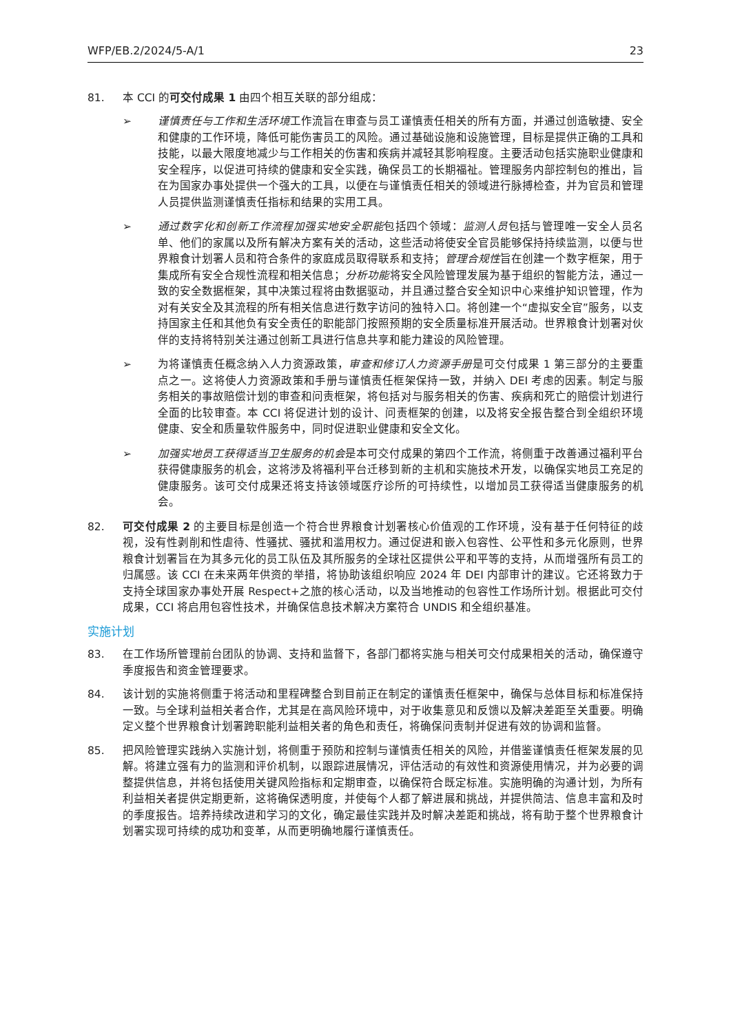WFP/EB.2/2024/5-A/1 23
81. 本 CCI 的可交付成果 1 由四个相互关联的部分组成：
➢ 谨慎责任与工作和生活环境工作流旨在审查与员工谨慎责任相关的所有方面，并通过创造敏捷、安全和健康的工作环境，降低可能伤害员工的风险。通过基础设施和设施管理，目标是提供正确的工具和技能，以最大限度地减少与工作相关的伤害和疾病并减轻其影响程度。主要活动包括实施职业健康和安全程序，以促进可持续的健康和安全实践，确保员工的长期福祉。管理服务内部控制包的推出，旨在为国家办事处提供一个强大的工具，以便在与谨慎责任相关的领域进行脉搏检查，并为官员和管理人员提供监测谨慎责任指标和结果的实用工具。
➢ 通过数字化和创新工作流程加强实地安全职能包括四个领域：监测人员包括与管理唯一安全人员名单、他们的家属以及所有解决方案有关的活动，这些活动将使安全官员能够保持持续监测，以便与世界粮食计划署人员和符合条件的家庭成员取得联系和支持；管理合规性旨在创建一个数字框架，用于集成所有安全合规性流程和相关信息；分析功能将安全风险管理发展为基于组织的智能方法，通过一致的安全数据框架，其中决策过程将由数据驱动，并且通过整合安全知识中心来维护知识管理，作为对有关安全及其流程的所有相关信息进行数字访问的独特入口。将创建一个“虚拟安全官”服务，以支持国家主任和其他负有安全责任的职能部门按照预期的安全质量标准开展活动。世界粮食计划署对伙伴的支持将特别关注通过创新工具进行信息共享和能力建设的风险管理。
➢ 为将谨慎责任概念纳入人力资源政策，审查和修订人力资源手册是可交付成果 1 第三部分的主要重点之一。这将使人力资源政策和手册与谨慎责任框架保持一致，并纳入 DEI 考虑的因素。制定与服务相关的事故赔偿计划的审查和问责框架，将包括对与服务相关的伤害、疾病和死亡的赔偿计划进行全面的比较审查。本 CCI 将促进计划的设计、问责框架的创建，以及将安全报告整合到全组织环境健康、安全和质量软件服务中，同时促进职业健康和安全文化。
➢ 加强实地员工获得适当卫生服务的机会是本可交付成果的第四个工作流，将侧重于改善通过福利平台获得健康服务的机会，这将涉及将福利平台迁移到新的主机和实施技术开发，以确保实地员工充足的健康服务。该可交付成果还将支持该领域医疗诊所的可持续性，以增加员工获得适当健康服务的机会。
82. 可交付成果 2 的主要目标是创造一个符合世界粮食计划署核心价值观的工作环境，没有基于任何特征的歧视，没有性剥削和性虐待、性骚扰、骚扰和滥用权力。通过促进和嵌入包容性、公平性和多元化原则，世界粮食计划署旨在为其多元化的员工队伍及其所服务的全球社区提供公平和平等的支持，从而增强所有员工的归属感。该 CCI 在未来两年供资的举措，将协助该组织响应 2024 年 DEI 内部审计的建议。它还将致力于支持全球国家办事处开展 Respect+之旅的核心活动，以及当地推动的包容性工作场所计划。根据此可交付成果，CCI 将启用包容性技术，并确保信息技术解决方案符合 UNDIS 和全组织基准。
实施计划
83. 在工作场所管理前台团队的协调、支持和监督下，各部门都将实施与相关可交付成果相关的活动，确保遵守季度报告和资金管理要求。
84. 该计划的实施将侧重于将活动和里程碑整合到目前正在制定的谨慎责任框架中，确保与总体目标和标准保持一致。与全球利益相关者合作，尤其是在高风险环境中，对于收集意见和反馈以及解决差距至关重要。明确定义整个世界粮食计划署跨职能利益相关者的角色和责任，将确保问责制并促进有效的协调和监督。
85. 把风险管理实践纳入实施计划，将侧重于预防和控制与谨慎责任相关的风险，并借鉴谨慎责任框架发展的见解。将建立强有力的监测和评价机制，以跟踪进展情况，评估活动的有效性和资源使用情况，并为必要的调整提供信息，并将包括使用关键风险指标和定期审查，以确保符合既定标准。实施明确的沟通计划，为所有利益相关者提供定期更新，这将确保透明度，并使每个人都了解进展和挑战，并提供简洁、信息丰富和及时的季度报告。培养持续改进和学习的文化，确定最佳实践并及时解决差距和挑战，将有助于整个世界粮食计划署实现可持续的成功和变革，从而更明确地履行谨慎责任。